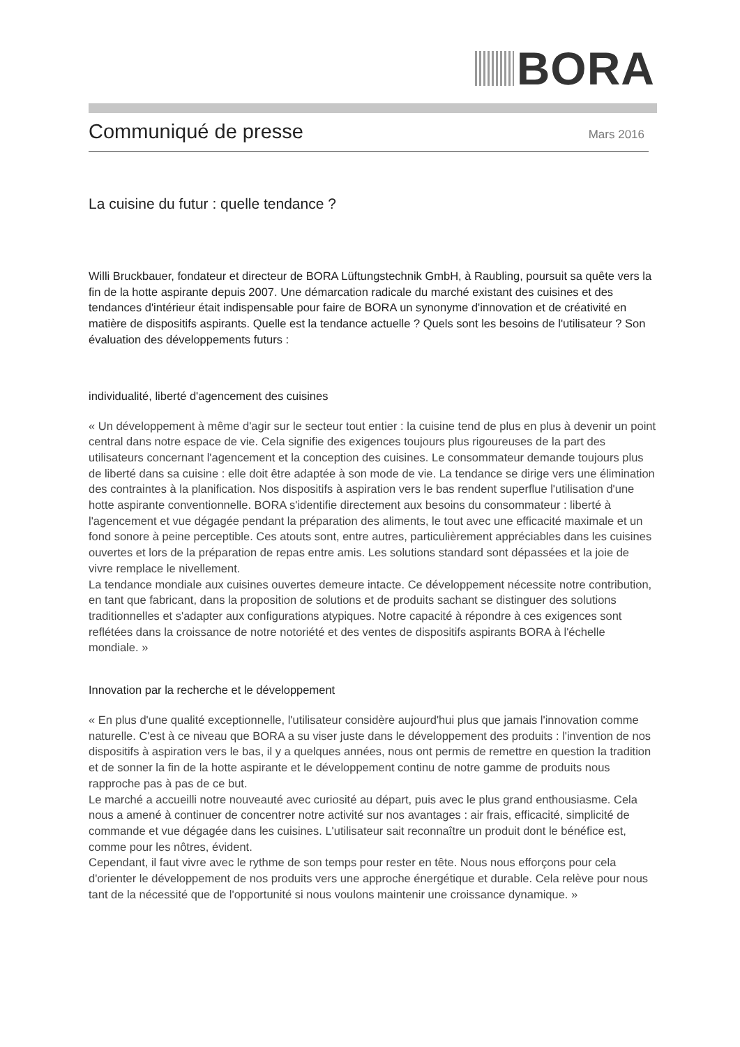BORA
Communiqué de presse
Mars 2016
La cuisine du futur : quelle tendance ?
Willi Bruckbauer, fondateur et directeur de BORA Lüftungstechnik GmbH, à Raubling, poursuit sa quête vers la fin de la hotte aspirante depuis 2007. Une démarcation radicale du marché existant des cuisines et des tendances d'intérieur était indispensable pour faire de BORA un synonyme d'innovation et de créativité en matière de dispositifs aspirants. Quelle est la tendance actuelle ? Quels sont les besoins de l'utilisateur ? Son évaluation des développements futurs :
individualité, liberté d'agencement des cuisines
« Un développement à même d'agir sur le secteur tout entier : la cuisine tend de plus en plus à devenir un point central dans notre espace de vie. Cela signifie des exigences toujours plus rigoureuses de la part des utilisateurs concernant l'agencement et la conception des cuisines. Le consommateur demande toujours plus de liberté dans sa cuisine : elle doit être adaptée à son mode de vie. La tendance se dirige vers une élimination des contraintes à la planification. Nos dispositifs à aspiration vers le bas rendent superflue l'utilisation d'une hotte aspirante conventionnelle. BORA s'identifie directement aux besoins du consommateur : liberté à l'agencement et vue dégagée pendant la préparation des aliments, le tout avec une efficacité maximale et un fond sonore à peine perceptible. Ces atouts sont, entre autres, particulièrement appréciables dans les cuisines ouvertes et lors de la préparation de repas entre amis. Les solutions standard sont dépassées et la joie de vivre remplace le nivellement.
La tendance mondiale aux cuisines ouvertes demeure intacte. Ce développement nécessite notre contribution, en tant que fabricant, dans la proposition de solutions et de produits sachant se distinguer des solutions traditionnelles et s'adapter aux configurations atypiques. Notre capacité à répondre à ces exigences sont reflétées dans la croissance de notre notoriété et des ventes de dispositifs aspirants BORA à l'échelle mondiale. »
Innovation par la recherche et le développement
« En plus d'une qualité exceptionnelle, l'utilisateur considère aujourd'hui plus que jamais l'innovation comme naturelle. C'est à ce niveau que BORA a su viser juste dans le développement des produits : l'invention de nos dispositifs à aspiration vers le bas, il y a quelques années, nous ont permis de remettre en question la tradition et de sonner la fin de la hotte aspirante et le développement continu de notre gamme de produits nous rapproche pas à pas de ce but.
Le marché a accueilli notre nouveauté avec curiosité au départ, puis avec le plus grand enthousiasme. Cela nous a amené à continuer de concentrer notre activité sur nos avantages : air frais, efficacité, simplicité de commande et vue dégagée dans les cuisines. L'utilisateur sait reconnaître un produit dont le bénéfice est, comme pour les nôtres, évident.
Cependant, il faut vivre avec le rythme de son temps pour rester en tête. Nous nous efforçons pour cela d'orienter le développement de nos produits vers une approche énergétique et durable. Cela relève pour nous tant de la nécessité que de l'opportunité si nous voulons maintenir une croissance dynamique. »